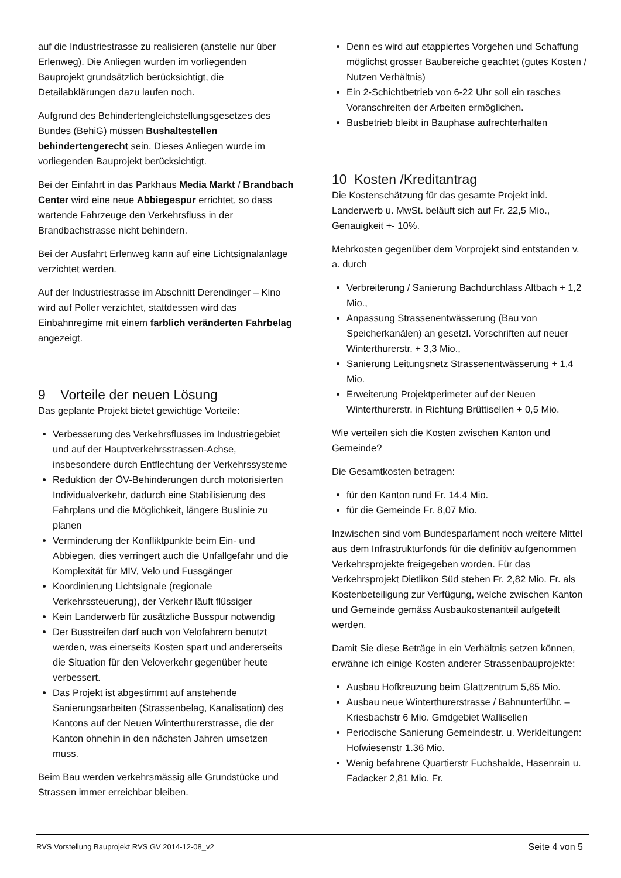auf die Industriestrasse zu realisieren (anstelle nur über Erlenweg). Die Anliegen wurden im vorliegenden Bauprojekt grundsätzlich berücksichtigt, die Detailabklärungen dazu laufen noch.
Aufgrund des Behindertengleichstellungsgesetzes des Bundes (BehiG) müssen Bushaltestellen behindertengerecht sein. Dieses Anliegen wurde im vorliegenden Bauprojekt berücksichtigt.
Bei der Einfahrt in das Parkhaus Media Markt / Brandbach Center wird eine neue Abbiegespur errichtet, so dass wartende Fahrzeuge den Verkehrsfluss in der Brandbachstrasse nicht behindern.
Bei der Ausfahrt Erlenweg kann auf eine Lichtsignalanlage verzichtet werden.
Auf der Industriestrasse im Abschnitt Derendinger – Kino wird auf Poller verzichtet, stattdessen wird das Einbahnregime mit einem farblich veränderten Fahrbelag angezeigt.
9 Vorteile der neuen Lösung
Das geplante Projekt bietet gewichtige Vorteile:
Verbesserung des Verkehrsflusses im Industriegebiet und auf der Hauptverkehrsstrassen-Achse, insbesondere durch Entflechtung der Verkehrssysteme
Reduktion der ÖV-Behinderungen durch motorisierten Individualverkehr, dadurch eine Stabilisierung des Fahrplans und die Möglichkeit, längere Buslinie zu planen
Verminderung der Konfliktpunkte beim Ein- und Abbiegen, dies verringert auch die Unfallgefahr und die Komplexität für MIV, Velo und Fussgänger
Koordinierung Lichtsignale (regionale Verkehrssteuerung), der Verkehr läuft flüssiger
Kein Landerwerb für zusätzliche Busspur notwendig
Der Busstreifen darf auch von Velofahrern benutzt werden, was einerseits Kosten spart und andererseits die Situation für den Veloverkehr gegenüber heute verbessert.
Das Projekt ist abgestimmt auf anstehende Sanierungsarbeiten (Strassenbelag, Kanalisation) des Kantons auf der Neuen Winterthurerstrasse, die der Kanton ohnehin in den nächsten Jahren umsetzen muss.
Beim Bau werden verkehrsmässig alle Grundstücke und Strassen immer erreichbar bleiben.
Denn es wird auf etappiertes Vorgehen und Schaffung möglichst grosser Baubereiche geachtet (gutes Kosten / Nutzen Verhältnis)
Ein 2-Schichtbetrieb von 6-22 Uhr soll ein rasches Voranschreiten der Arbeiten ermöglichen.
Busbetrieb bleibt in Bauphase aufrechterhalten
10 Kosten /Kreditantrag
Die Kostenschätzung für das gesamte Projekt inkl. Landerwerb u. MwSt. beläuft sich auf Fr. 22,5 Mio., Genauigkeit +- 10%.
Mehrkosten gegenüber dem Vorprojekt sind entstanden v. a. durch
Verbreiterung / Sanierung Bachdurchlass Altbach + 1,2 Mio.,
Anpassung Strassenentwässerung (Bau von Speicherkanälen) an gesetzl. Vorschriften auf neuer Winterthurerstr. + 3,3 Mio.,
Sanierung Leitungsnetz Strassenentwässerung + 1,4 Mio.
Erweiterung Projektperimeter auf der Neuen Winterthurerstr. in Richtung Brüttisellen + 0,5 Mio.
Wie verteilen sich die Kosten zwischen Kanton und Gemeinde?
Die Gesamtkosten betragen:
für den Kanton rund Fr. 14.4 Mio.
für die Gemeinde Fr. 8,07 Mio.
Inzwischen sind vom Bundesparlament noch weitere Mittel aus dem Infrastrukturfonds für die definitiv aufgenommen Verkehrsprojekte freigegeben worden. Für das Verkehrsprojekt Dietlikon Süd stehen Fr. 2,82 Mio. Fr. als Kostenbeteiligung zur Verfügung, welche zwischen Kanton und Gemeinde gemäss Ausbaukostenanteil aufgeteilt werden.
Damit Sie diese Beträge in ein Verhältnis setzen können, erwähne ich einige Kosten anderer Strassenbauprojekte:
Ausbau Hofkreuzung beim Glattzentrum 5,85 Mio.
Ausbau neue Winterthurerstrasse / Bahnunterführ. – Kriesbachstr 6 Mio. Gmdgebiet Wallisellen
Periodische Sanierung Gemeindestr. u. Werkleitungen: Hofwiesenstr 1.36 Mio.
Wenig befahrene Quartierstr Fuchshalde, Hasenrain u. Fadacker 2,81 Mio. Fr.
RVS Vorstellung Bauprojekt RVS GV 2014-12-08_v2 Seite 4 von 5